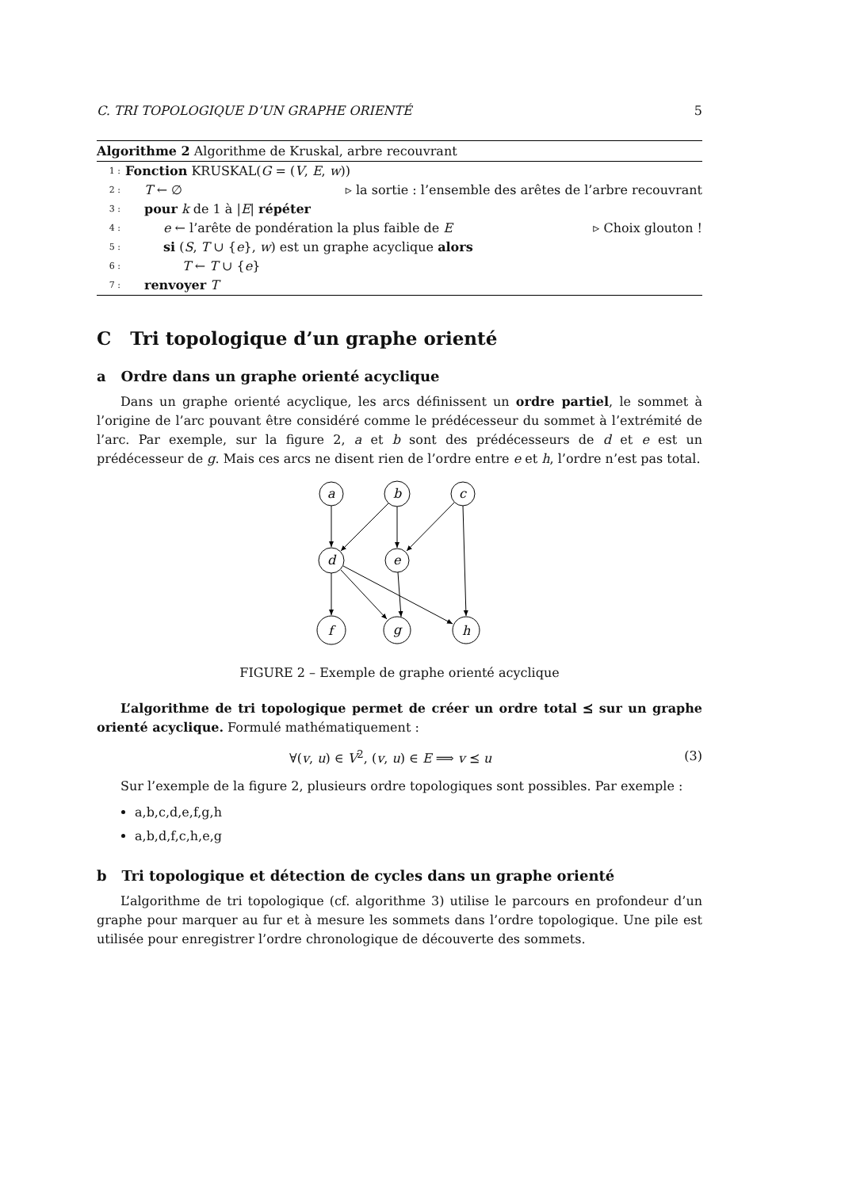C. TRI TOPOLOGIQUE D’UN GRAPHE ORIENTÉ 5
Algorithme 2 Algorithme de Kruskal, arbre recouvrant
1 : Fonction KRUSKAL(G = (V, E, w))
2 : T ← ∅ ▹ la sortie : l’ensemble des arêtes de l’arbre recouvrant
3 : pour k de 1 à |E| répéter
4 : e ← l’arête de pondération la plus faible de E ▹ Choix glouton !
5 : si (S, T ∪ {e}, w) est un graphe acyclique alors
6 : T ← T ∪ {e}
7 : renvoyer T
C Tri topologique d’un graphe orienté
a Ordre dans un graphe orienté acyclique
Dans un graphe orienté acyclique, les arcs définissent un ordre partiel, le sommet à l’origine de l’arc pouvant être considéré comme le prédécesseur du sommet à l’extrémité de l’arc. Par exemple, sur la figure 2, a et b sont des prédécesseurs de d et e est un prédécesseur de g. Mais ces arcs ne disent rien de l’ordre entre e et h, l’ordre n’est pas total.
a
b
c
d
e
f
g
h
FIGURE 2 – Exemple de graphe orienté acyclique
L’algorithme de tri topologique permet de créer un ordre total ⪯ sur un graphe orienté acyclique. Formulé mathématiquement :
∀(v, u) ∈ V<sup>2</sup>, (v, u) ∈ E ⟹ v ⪯ u (3)
Sur l’exemple de la figure 2, plusieurs ordre topologiques sont possibles. Par exemple :
a,b,c,d,e,f,g,h
a,b,d,f,c,h,e,g
b Tri topologique et détection de cycles dans un graphe orienté
L’algorithme de tri topologique (cf. algorithme 3) utilise le parcours en profondeur d’un graphe pour marquer au fur et à mesure les sommets dans l’ordre topologique. Une pile est utilisée pour enregistrer l’ordre chronologique de découverte des sommets.